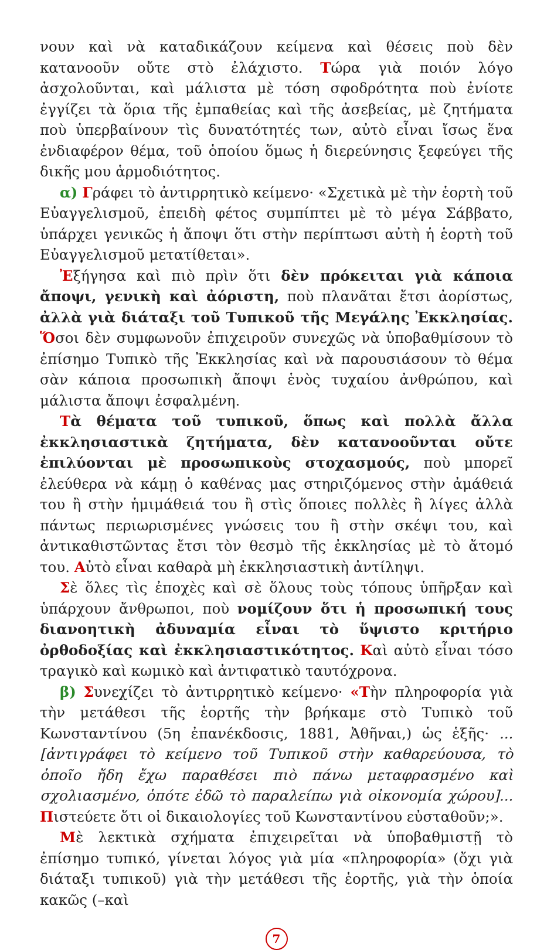νουν καὶ νὰ καταδικάζουν κείμενα καὶ θέσεις ποὺ δὲν κατανοοῦν οὔτε στὸ ἐλάχιστο. Τώρα γιὰ ποιόν λόγο ἀσχολοῦνται, καὶ μάλιστα μὲ τόση σφοδρότητα ποὺ ἐνίοτε ἐγγίζει τὰ ὅρια τῆς ἐμπαθείας καὶ τῆς ἀσεβείας, μὲ ζητήματα ποὺ ὑπερβαίνουν τὶς δυνατότητές των, αὐτὸ εἶναι ἴσως ἕνα ἐνδιαφέρον θέμα, τοῦ ὁποίου ὅμως ἡ διερεύνησις ξεφεύγει τῆς δικῆς μου ἁρμοδιότητος.
α) Γράφει τὸ ἀντιρρητικὸ κείμενο· «Σχετικὰ μὲ τὴν ἑορτὴ τοῦ Εὐαγγελισμοῦ, ἐπειδὴ φέτος συμπίπτει μὲ τὸ μέγα Σάββατο, ὑπάρχει γενικῶς ἡ ἄποψι ὅτι στὴν περίπτωσι αὐτὴ ἡ ἑορτὴ τοῦ Εὐαγγελισμοῦ μετατίθεται».
Ἐξήγησα καὶ πιὸ πρὶν ὅτι δὲν πρόκειται γιὰ κάποια ἄποψι, γενικὴ καὶ ἀόριστη, ποὺ πλανᾶται ἔτσι ἀορίστως, ἀλλὰ γιὰ διάταξι τοῦ Τυπικοῦ τῆς Μεγάλης Ἐκκλησίας. Ὅσοι δὲν συμφωνοῦν ἐπιχειροῦν συνεχῶς νὰ ὑποβαθμίσουν τὸ ἐπίσημο Τυπικὸ τῆς Ἐκκλησίας καὶ νὰ παρουσιάσουν τὸ θέμα σὰν κάποια προσωπικὴ ἄποψι ἑνὸς τυχαίου ἀνθρώπου, καὶ μάλιστα ἄποψι ἐσφαλμένη.
Τὰ θέματα τοῦ τυπικοῦ, ὅπως καὶ πολλὰ ἄλλα ἐκκλησιαστικὰ ζητήματα, δὲν κατανοοῦνται οὔτε ἐπιλύονται μὲ προσωπικοὺς στοχασμούς, ποὺ μπορεῖ ἐλεύθερα νὰ κάμῃ ὁ καθένας μας στηριζόμενος στὴν ἀμάθειά του ἢ στὴν ἡμιμάθειά του ἢ στὶς ὅποιες πολλὲς ἢ λίγες ἀλλὰ πάντως περιωρισμένες γνώσεις του ἢ στὴν σκέψι του, καὶ ἀντικαθιστῶντας ἔτσι τὸν θεσμὸ τῆς ἐκκλησίας μὲ τὸ ἄτομό του. Αὐτὸ εἶναι καθαρὰ μὴ ἐκκλησιαστικὴ ἀντίληψι.
Σὲ ὅλες τὶς ἐποχὲς καὶ σὲ ὅλους τοὺς τόπους ὑπῆρξαν καὶ ὑπάρχουν ἄνθρωποι, ποὺ νομίζουν ὅτι ἡ προσωπική τους διανοητικὴ ἀδυναμία εἶναι τὸ ὕψιστο κριτήριο ὀρθοδοξίας καὶ ἐκκλησιαστικότητος. Καὶ αὐτὸ εἶναι τόσο τραγικὸ καὶ κωμικὸ καὶ ἀντιφατικὸ ταυτόχρονα.
β) Συνεχίζει τὸ ἀντιρρητικὸ κείμενο· «Τὴν πληροφορία γιὰ τὴν μετάθεσι τῆς ἑορτῆς τὴν βρήκαμε στὸ Τυπικὸ τοῦ Κωνσταντίνου (5η ἐπανέκδοσις, 1881, Ἀθῆναι,) ὡς ἑξῆς· ...[ἀντιγράφει τὸ κείμενο τοῦ Τυπικοῦ στὴν καθαρεύουσα, τὸ ὁποῖο ἤδη ἔχω παραθέσει πιὸ πάνω μεταφρασμένο καὶ σχολιασμένο, ὁπότε ἐδῶ τὸ παραλείπω γιὰ οἰκονομία χώρου]... Πιστεύετε ὅτι οἱ δικαιολογίες τοῦ Κωνσταντίνου εὐσταθοῦν;».
Μὲ λεκτικὰ σχήματα ἐπιχειρεῖται νὰ ὑποβαθμιστῇ τὸ ἐπίσημο τυπικό, γίνεται λόγος γιὰ μία «πληροφορία» (ὄχι γιὰ διάταξι τυπικοῦ) γιὰ τὴν μετάθεσι τῆς ἑορτῆς, γιὰ τὴν ὁποία κακῶς (–καὶ
7